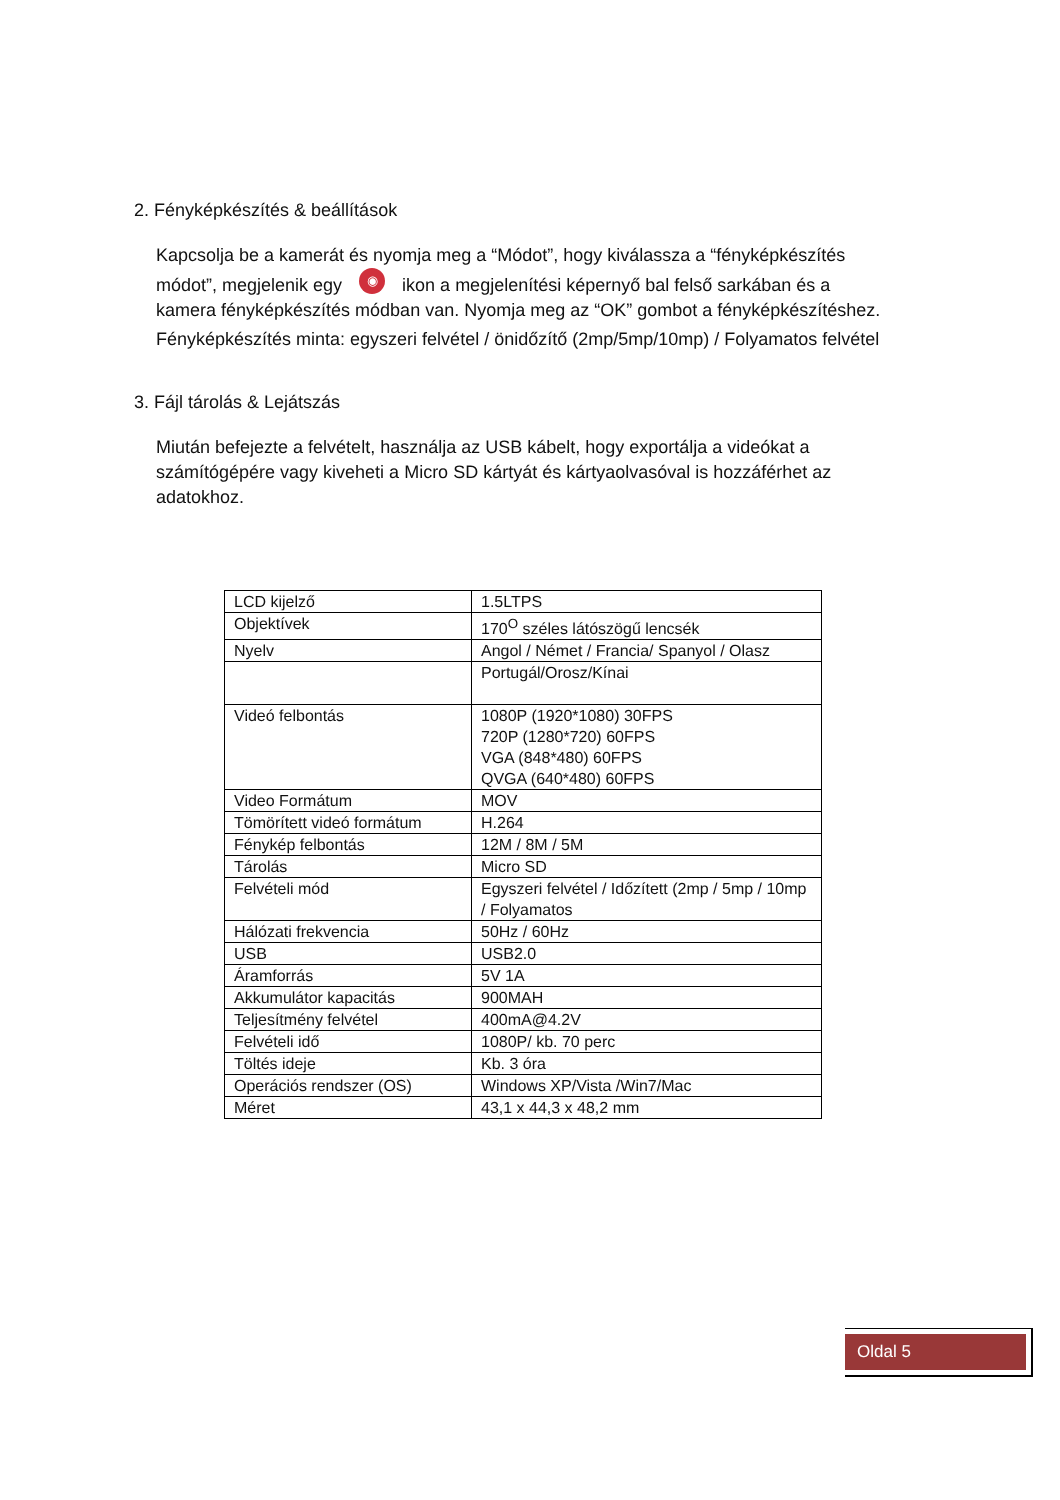2. Fényképkészítés & beállítások
Kapcsolja be a kamerát és nyomja meg a “Módot”, hogy kiválassza a “fényképkészítés módot”, megjelenik egy ◉ ikon a megjelenítési képernyő bal felső sarkában és a kamera fényképkészítés módban van. Nyomja meg az “OK” gombot a fényképkészítéshez.
Fényképkészítés minta: egyszeri felvétel / önidőzítő (2mp/5mp/10mp) / Folyamatos felvétel
3. Fájl tárolás & Lejátszás
Miután befejezte a felvételt, használja az USB kábelt, hogy exportálja a videókat a számítógépére vagy kiveheti a Micro SD kártyát és kártyaolvasóval is hozzáférhet az adatokhoz.
| LCD kijelző | 1.5LTPS |
| Objektívek | 170<sup>O</sup> széles látószögű lencsék |
| Nyelv | Angol / Német / Francia/ Spanyol / Olasz |
| | Portugál/Orosz/Kínai |
| Videó felbontás | 1080P (1920*1080) 30FPS 720P (1280*720) 60FPS VGA (848*480) 60FPS QVGA (640*480) 60FPS |
| Video Formátum | MOV |
| Tömörített videó formátum | H.264 |
| Fénykép felbontás | 12M / 8M / 5M |
| Tárolás | Micro SD |
| Felvételi mód | Egyszeri felvétel / Időzített (2mp / 5mp / 10mp / Folyamatos |
| Hálózati frekvencia | 50Hz / 60Hz |
| USB | USB2.0 |
| Áramforrás | 5V 1A |
| Akkumulátor kapacitás | 900MAH |
| Teljesítmény felvétel | 400mA@4.2V |
| Felvételi idő | 1080P/ kb. 70 perc |
| Töltés ideje | Kb. 3 óra |
| Operációs rendszer (OS) | Windows XP/Vista /Win7/Mac |
| Méret | 43,1 x 44,3 x 48,2 mm |
Oldal 5